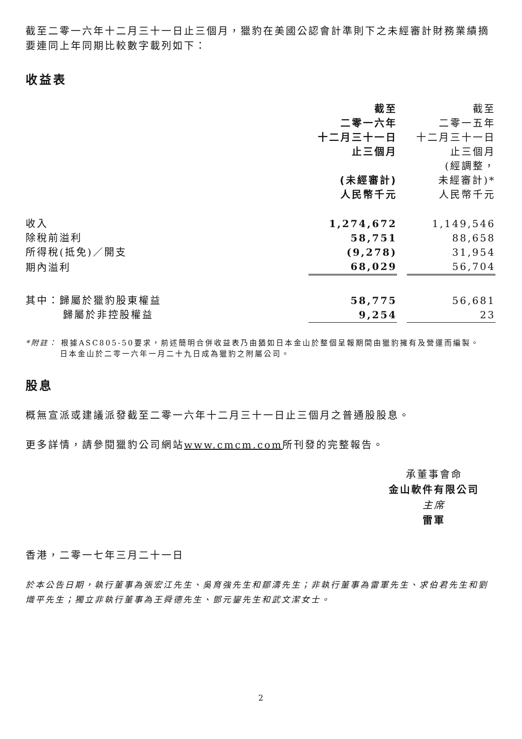截至二零一六年十二月三十一日止三個月，獵豹在美國公認會計準則下之未經審計財務業績摘要連同上年同期比較數字載列如下：
收益表
| | 截至 二零一六年 十二月三十一日 止三個月 (未經審計) 人民幣千元 | | 截至 二零一五年 十二月三十一日 止三個月 (經調整， 未經審計)* 人民幣千元 |
| 收入 | 1,274,672 | | 1,149,546 |
| 除稅前溢利 | 58,751 | | 88,658 |
| 所得稅(抵免)／開支 | (9,278) | | 31,954 |
| 期內溢利 | 68,029 | | 56,704 |
| 其中：歸屬於獵豹股東權益 | 58,775 | | 56,681 |
| 歸屬於非控股權益 | 9,254 | | 23 |
*附註： 根據ASC805-50要求，前述簡明合併收益表乃由猶如日本金山於整個呈報期間由獵豹擁有及營運而編製。
日本金山於二零一六年一月二十九日成為獵豹之附屬公司。
股息
概無宣派或建議派發截至二零一六年十二月三十一日止三個月之普通股股息。
更多詳情，請參閱獵豹公司網站www.cmcm.com所刊發的完整報告。
承董事會命
金山軟件有限公司
主席
雷軍
香港，二零一七年三月二十一日
於本公告日期，執行董事為張宏江先生、吳育強先生和鄒濤先生；非執行董事為雷軍先生、求伯君先生和劉熾平先生；獨立非執行董事為王舜德先生、鄧元鋆先生和武文潔女士。
2